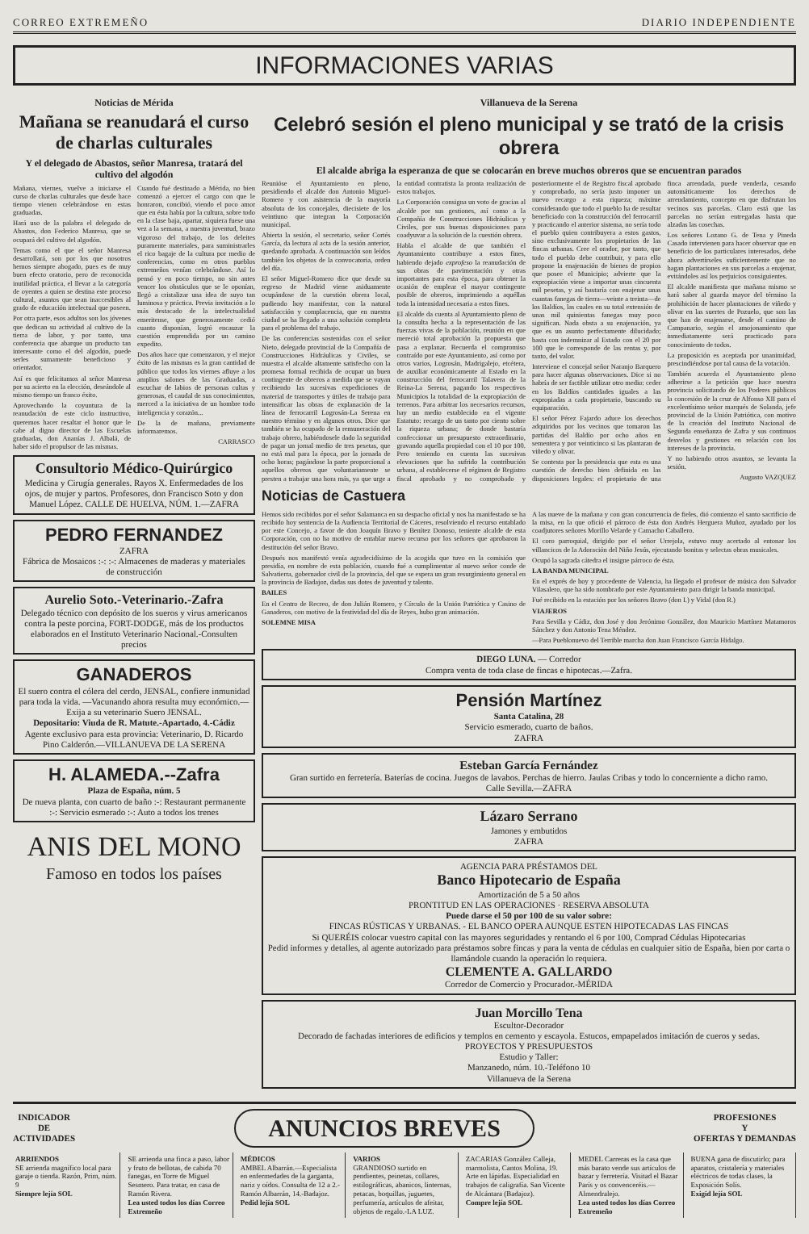CORREO EXTREMEÑO DIARIO INDEPENDIENTE
INFORMACIONES VARIAS
Noticias de Mérida
Mañana se reanudará el curso de charlas culturales
Y el delegado de Abastos, señor Manresa, tratará del cultivo del algodón
Mañana, viernes, vuelve a iniciarse el curso de charlas culturales que desde hace tiempo vienen celebrándose en estas graduadas.
Hará uso de la palabra el delegado de Abastos, don Federico Manresa, que se ocupará del cultivo del algodón.
Temas como el que el señor Manresa desarrollará, son por los que nosotros hemos siempre abogado, pues es de muy buen efecto oratorio, pero de reconocida inutilidad práctica, el llevar a la categoría de oyentes a quien se destina este proceso cultural, asuntos que sean inaccesibles al grado de educación intelectual que poseen.
Por otra parte, esos adultos son los jóvenes que dedican su actividad al cultivo de la tierra de labor, y por tanto, una conferencia que abarque un producto tan interesante como el del algodón, puede serles sumamente beneficioso y orientador.
Así es que felicitamos al señor Manresa por su acierto en la elección, deseándole al mismo tiempo un franco éxito.
Aprovechando la coyuntura de la reanudación de este ciclo instructivo, queremos hacer resaltar el honor que le cabe al digno director de las Escuelas graduadas, don Ananías J. Albalá, de haber sido el propulsor de las mismas.
Cuando fué destinado a Mérida, no bien comenzó a ejercer el cargo con que le honraron, concibió, viendo el poco amor que en ésta había por la cultura, sobre todo en la clase baja, apartar, siquiera fuese una vez a la semana, a nuestra juventud, brazo vigoroso del trabajo, de los deleites puramente materiales, para suministrarles el rico bagaje de la cultura por medio de conferencias, como en otros pueblos extremeños venían celebrándose. Así lo pensó y en poco tiempo, no sin antes vencer los obstáculos que se le oponían, llegó a cristalizar una idea de suyo tan luminosa y práctica. Previa invitación a lo más destacado de la intelectualidad emeritense, que generosamente cedió cuanto disponían, logró encauzar la cuestión emprendida por un camino expedito.
Dos años hace que comenzaron, y el mejor éxito de las mismas es la gran cantidad de público que todos los viernes afluye a los amplios salones de las Graduadas, a escuchar de labios de personas cultas y generosas, el caudal de sus conocimientos, merced a la iniciativa de un hombre todo inteligencia y corazón...
De la de mañana, previamente informaremos.
CARRASCO
Consultorio Médico-Quirúrgico
Medicina y Cirugía generales. Rayos X. Enfermedades de los ojos, de mujer y partos. Profesores, don Francisco Soto y don Manuel López. CALLE DE HUELVA, NÚM. 1.—ZAFRA
PEDRO FERNANDEZ
ZAFRA
Fábrica de Mosaicos :-: :-: Almacenes de maderas y materiales de construcción
Aurelio Soto.-Veterinario.-Zafra
Delegado técnico con depósito de los sueros y virus americanos contra la peste porcina, FORT-DODGE, más de los productos elaborados en el Instituto Veterinario Nacional.-Consulten precios
GANADEROS
El suero contra el cólera del cerdo, JENSAL, confiere inmunidad para toda la vida. —Vacunando ahora resulta muy económico.—Exija a su veterinario Suero JENSAL.
Depositario: Viuda de R. Matute.-Apartado, 4.-Cádiz
Agente exclusivo para esta provincia: Veterinario, D. Ricardo Pino Calderón.—VILLANUEVA DE LA SERENA
H. ALAMEDA.--Zafra
Plaza de España, núm. 5
De nueva planta, con cuarto de baño :-: Restaurant permanente :-: Servicio esmerado :-: Auto a todos los trenes
ANIS DEL MONO
Famoso en todos los países
Villanueva de la Serena
Celebró sesión el pleno municipal y se trató de la crisis obrera
El alcalde abriga la esperanza de que se colocarán en breve muchos obreros que se encuentran parados
Reunióse el Ayuntamiento en pleno, presidiendo el alcalde don Antonio Miguel-Romero y con asistencia de la mayoría absoluta de los concejales, diecisiete de los veintiuno que integran la Corporación municipal.
Abierta la sesión, el secretario, señor Cortés García, da lectura al acta de la sesión anterior, quedando aprobada. A continuación son leídos también los objetos de la convocatoria, orden del día.
El señor Miguel-Romero dice que desde su regreso de Madrid viene asiduamente ocupándose de la cuestión obrera local, pudiendo hoy manifestar, con la natural satisfacción y complacencia, que en nuestra ciudad se ha llegado a una solución completa para el problema del trabajo.
De las conferencias sostenidas con el señor Nieto, delegado provincial de la Compañía de Construcciones Hidráulicas y Civiles, se muestra el alcalde altamente satisfecho con la promesa formal recibida de ocupar un buen contingente de obreros a medida que se vayan recibiendo las sucesivas expediciones de material de transportes y útiles de trabajo para intensificar las obras de explanación de la línea de ferrocarril Logrosán-La Serena en nuestro término y en algunos otros. Dice que también se ha ocupado de la remuneración del trabajo obrero, habiéndosele dado la seguridad de pagar un jornal medio de tres pesetas, que no está mal para la época, por la jornada de ocho horas; pagándose la parte proporcional a aquellos obreros que voluntariamente se presten a trabajar una hora más, ya que urge a la entidad contratista la pronta realización de estos trabajos.
La Corporación consigna un voto de gracias al alcalde por sus gestiones, así como a la Compañía de Construcciones Hidráulicas y Civiles, por sus buenas disposiciones para coadyuvar a la solución de la cuestión obrera.
Habla el alcalde de que también el Ayuntamiento contribuye a estos fines, habiendo dejado exprofeso la reanudación de sus obras de pavimentación y otras importantes para esta época, para obtener la ocasión de emplear el mayor contingente posible de obreros, imprimiendo a aquéllas toda la intensidad necesaria a estos fines.
El alcalde da cuenta al Ayuntamiento pleno de la consulta hecha a la representación de las fuerzas vivas de la población, reunión en que mereció total aprobación la propuesta que pasa a explanar. Recuerda el compromiso contraído por este Ayuntamiento, así como por otros varios, Logrosán, Madrigalejo, etcétera, de auxiliar económicamente al Estado en la construcción del ferrocarril Talavera de la Reina-La Serena, pagando los respectivos Municipios la totalidad de la expropiación de terrenos. Para arbitrar los necesarios recursos, hay un medio establecido en el vigente Estatuto: recargo de un tanto por ciento sobre la riqueza urbana; de donde bastaría confeccionar un presupuesto extraordinario, gravando aquella propiedad con el 10 por 100. Pero teniendo en cuenta las sucesivas elevaciones que ha sufrido la contribución urbana, al establecerse el régimen de Registro fiscal aprobado y no comprobado y posteriormente el de Registro fiscal aprobado y comprobado, no sería justo imponer un nuevo recargo a esta riqueza; máxime considerando que todo el pueblo ha de resultar beneficiado con la construcción del ferrocarril y practicando el anterior sistema, no sería todo el pueblo quien contribuyera a estos gastos, sino exclusivamente los propietarios de las fincas urbanas. Cree el orador, por tanto, que todo el pueblo debe contribuir, y para ello propone la enajenación de bienes de propios que posee el Municipio; advierte que la expropiación viene a importar unas cincuenta mil pesetas, y así bastaría con enajenar unas cuantas fanegas de tierra—veinte a treinta—de los Baldíos, las cuales en su total extensión de unas mil quinientas fanegas muy poco significan. Nada obsta a su enajenación, ya que es un asunto perfectamente dilucidado; basta con indemnizar al Estado con el 20 por 100 que le corresponde de las rentas y, por tanto, del valor.
Interviene el concejal señor Naranjo Barquero para hacer algunas observaciones. Dice si no habría de ser factible utilizar otro medio: ceder en los Baldíos cantidades iguales a las expropiadas a cada propietario, buscando su equiparación.
El señor Pérez Fajardo aduce los derechos adquiridos por los vecinos que tomaron las partidas del Baldío por ocho años en sementera y por veinticinco si las plantaran de viñedo y olivar.
Se contesta por la presidencia que esta es una cuestión de derecho bien definida en las disposiciones legales: el propietario de una finca arrendada, puede venderla, cesando automáticamente los derechos de arrendamiento, concepto en que disfrutan los vecinos sus parcelas. Claro está que las parcelas no serían entregadas hasta que alzadas las cosechas.
Los señores Lozano G. de Tena y Pineda Casado intervienen para hacer observar que en beneficio de los particulares interesados, debe ahora advertírseles suficientemente que no hagan plantaciones en sus parcelas a enajenar, evitándoles así los perjuicios consiguientes.
El alcalde manifiesta que mañana mismo se hará saber al guarda mayor del término la prohibición de hacer plantaciones de viñedo y olivar en las suertes de Pozuelo, que son las que han de enajenarse, desde el camino de Campanario, según el amojonamiento que inmediatamente será practicado para conocimiento de todos.
La proposición es aceptada por unanimidad, prescindiéndose por tal causa de la votación.
También acuerda el Ayuntamiento pleno adherirse a la petición que hace nuestra provincia solicitando de los Poderes públicos la concesión de la cruz de Alfonso XII para el excelentísimo señor marqués de Solanda, jefe provincial de la Unión Patriótica, con motivo de la creación del Instituto Nacional de Segunda enseñanza de Zafra y sus continuos desvelos y gestiones en relación con los intereses de la provincia.
Y no habiendo otros asuntos, se levanta la sesión.
Augusto VAZQUEZ
Noticias de Castuera
Hemos sido recibidos por el señor Salamanca en su despacho oficial y nos ha manifestado se ha recibido hoy sentencia de la Audiencia Territorial de Cáceres, resolviendo el recurso entablado por este Concejo, a favor de don Joaquín Bravo y Benítez Donoso, teniente alcalde de esta Corporación, con no ha motivo de entablar nuevo recurso por los señores que aprobaron la destitución del señor Bravo.
Después nos manifestó venía agradecidísimo de la acogida que tuvo en la comisión que presidía, en nombre de esta población, cuando fué a cumplimentar al nuevo señor conde de Salvatierra, gobernador civil de la provincia, del que se espera un gran resurgimiento general en la provincia de Badajoz, dadas sus dotes de juventud y talento.
BAILES
En el Centro de Recreo, de don Julián Romero, y Círculo de la Unión Patriótica y Casino de Ganaderos, con motivo de la festividad del día de Reyes, hubo gran animación.
SOLEMNE MISA
A las nueve de la mañana y con gran concurrencia de fieles, dió comienzo el santo sacrificio de la misa, en la que ofició el párroco de ésta don Andrés Herguera Muñoz, ayudado por los coadjutores señores Morillo Velarde y Camacho Caballero.
El coro parroquial, dirigido por el señor Urrejola, estuvo muy acertado al entonar los villancicos de la Adoración del Niño Jesús, ejecutando bonitas y selectas obras musicales.
Ocupó la sagrada cátedra el insigne párroco de ésta.
LA BANDA MUNICIPAL
En el exprés de hoy y procedente de Valencia, ha llegado el profesor de música don Salvador Vilasalero, que ha sido nombrado por este Ayuntamiento para dirigir la banda municipal.
Fué recibido en la estación por los señores Bravo (don I.) y Vidal (don R.)
VIAJEROS
Para Sevilla y Cádiz, don José y don Jerónimo González, don Mauricio Martínez Matamoros Sánchez y don Antonio Tena Méndez.
—Para Pueblonuevo del Terrible marcha don Juan Francisco García Hidalgo.
DIEGO LUNA. — Corredor
Compra venta de toda clase de fincas e hipotecas.—Zafra.
Pensión Martínez
Santa Catalina, 28
Servicio esmerado, cuarto de baños.
ZAFRA
Esteban García Fernández
Gran surtido en ferretería. Baterías de cocina. Juegos de lavabos. Perchas de hierro. Jaulas Cribas y todo lo concerniente a dicho ramo.
Calle Sevilla.—ZAFRA
Lázaro Serrano
Jamones y embutidos
ZAFRA
AGENCIA PARA PRÉSTAMOS DEL
Banco Hipotecario de España
Amortización de 5 a 50 años
PRONTITUD EN LAS OPERACIONES · RESERVA ABSOLUTA
Puede darse el 50 por 100 de su valor sobre:
FINCAS RÚSTICAS Y URBANAS. - EL BANCO OPERA AUNQUE ESTEN HIPOTECADAS LAS FINCAS
Si QUERÉIS colocar vuestro capital con las mayores seguridades y rentando el 6 por 100, Comprad Cédulas Hipotecarias
Pedid informes y detalles, al agente autorizado para préstamos sobre fincas y para la venta de cédulas en cualquier sitio de España, bien por carta o llamándole cuando la operación lo requiera.
CLEMENTE A. GALLARDO
Corredor de Comercio y Procurador.-MÉRIDA
Juan Morcillo Tena
Escultor-Decorador
Decorado de fachadas interiores de edificios y templos en cemento y escayola. Estucos, empapelados imitación de cueros y sedas.
PROYECTOS Y PRESUPUESTOS
Estudio y Taller:
Manzanedo, núm. 10.-Teléfono 10
Villanueva de la Serena
INDICADOR
DE
ACTIVIDADES ANUNCIOS BREVES PROFESIONES
Y
OFERTAS Y DEMANDAS
ARRIENDOS
SE arrienda magnífico local para garaje o tienda. Razón, Prim, núm. 9
Siempre lejía SOL
SE arrienda una finca a paso, labor y fruto de bellotas, de cabida 70 fanegas, en Torre de Miguel Sesmero. Para tratar, en casa de Ramón Rivera.
Lea usted todos los días Correo Extremeño
MÉDICOS
AMBEL Albarrán.—Especialista en enfermedades de la garganta, nariz y oídos. Consulta de 12 a 2.-Ramón Albarrán, 14.-Badajoz.
Pedid lejía SOL
VARIOS
GRANDIOSO surtido en pendientes, peinetas, collares, estilográficas, abanicos, linternas, petacas, boquillas, juguetes, perfumería, artículos de afeitar, objetos de regalo.-LA LUZ.
ZACARIAS González Calleja, marmolista, Cantos Molina, 19. Arte en lápidas. Especialidad en trabajos de caligrafía. San Vicente de Alcántara (Badajoz).
Compre lejía SOL
MEDEL Carreras es la casa que más barato vende sus artículos de bazar y ferretería. Visitad el Bazar París y os convenceréis.—Almendralejo.
Lea usted todos los días Correo Extremeño
BUENA gana de discutirlo; para aparatos, cristalería y materiales eléctricos de todas clases, la Exposición Solís.
Exigid lejía SOL